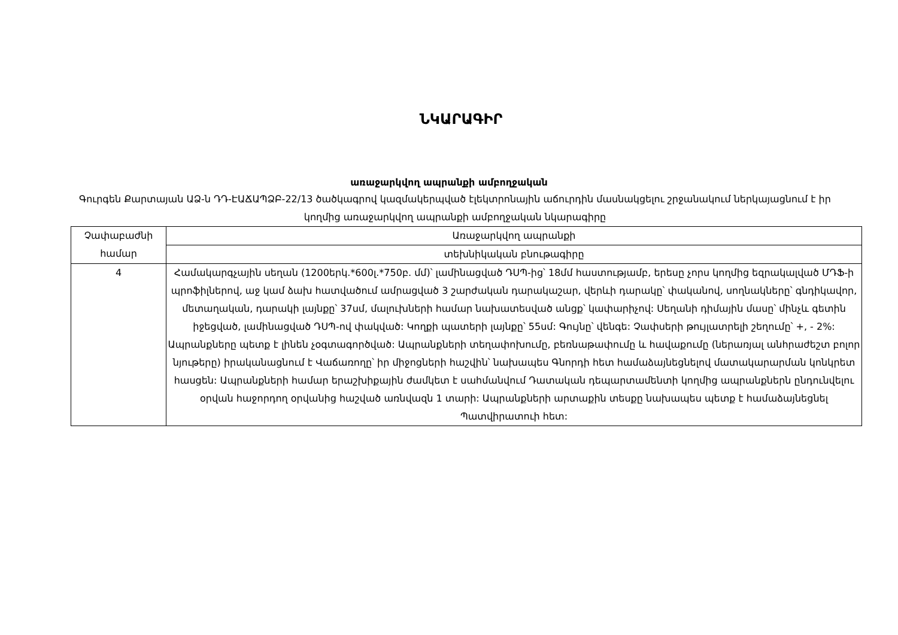ՆԿԱՐԱԳԻՐ
առաջարկվող ապրանքի ամբողջական
Գուրգեն Քարտայան ԱՁ-ն ԴԴ-ԷԱՃԱՊՁԲ-22/13 ծածկագրով կազմակերպված էլեկտրոնային աճուրդին մասնակցելու շրջանակում ներկայացնում է իր կողմից առաջարկվող ապրանքի ամբողջական նկարագիրը
| Չափաբաժնի համար | Առաջարկվող ապրանքի |
| --- | --- |
| | տեխնիկական բնութագիրը |
| 4 | Համակարգչային սեղան (1200երկ.*600լ.*750բ. մմ)՝ լամինացված ԴՍՊ-ից՝ 18մմ հաստությամբ, երեսը չորս կողմից եզրակալված ՄԴՖ-ի պրոֆիլներով, աջ կամ ձախ հատվածում ամրացված 3 շարժական դարակաշար, վերևի դարակը՝ փականով, սողնակները՝ գնդիկավոր, մետաղական, դարակի լայնքը՝ 37սմ, մալուխների համար նախատեսված անցք՝ կափարիչով: Սեղանի դիմային մասը՝ մինչև գետին իջեցված, լամինացված ԴՍՊ-ով փակված: Կողքի պատերի լայնքը՝ 55սմ: Գույնը՝ վենգե: Չափսերի թույլատրելի շեղումը՝ +, - 2%: Ապրանքները պետք է լինեն չօգտագործված: Ապրանքների տեղափոխումը, բեռնաթափումը և հավաքումը (ներառյալ անհրաժեշտ բոլոր նյութերը) իրականացնում է Վաճառողը՝ իր միջոցների հաշվին՝ նախապես Գնորդի հետ համաձայնեցնելով մատակարարման կոնկրետ հասցեն: Ապրանքների համար երաշխիքային ժամկետ է սահմանվում Դատական դեպարտամենտի կողմից ապրանքներն ընդունվելու օրվան հաջորդող օրվանից հաշված առնվազն 1 տարի: Ապրանքների արտաքին տեսքը նախապես պետք է համաձայնեցնել Պատվիրատուի հետ: |